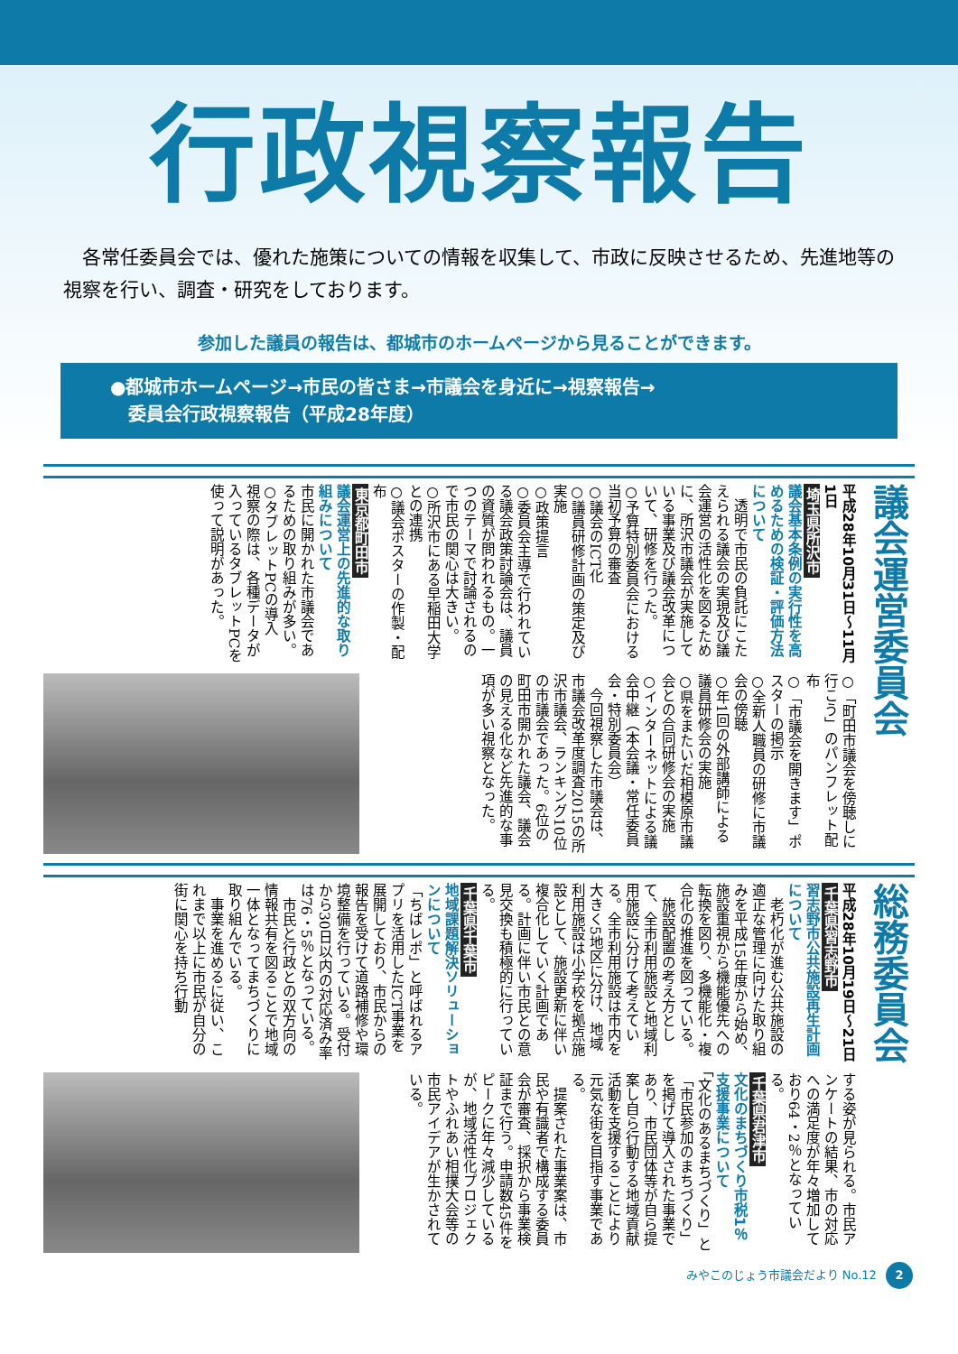行政視察報告
各常任委員会では、優れた施策についての情報を収集して、市政に反映させるため、先進地等の視察を行い、調査・研究をしております。
参加した議員の報告は、都城市のホームページから見ることができます。
●都城市ホームページ→市民の皆さま→市議会を身近に→視察報告→
　委員会行政視察報告（平成28年度）
議会運営委員会
平成28年10月31日～11月1日
埼玉県所沢市
議会基本条例の実行性を高めるための検証・評価方法について
　透明で市民の負託にこたえられる議会の実現及び議会運営の活性化を図るために、所沢市議会が実施している事業及び議会改革について、研修を行った。
○予算特別委員会における当初予算の審査
○議会のICT化
○議員研修計画の策定及び実施
○政策提言
○委員会主導で行われている議会政策討論会は、議員の資質が問われるもの。一つのテーマで討論されるので市民の関心は大きい。
○所沢市にある早稲田大学との連携
○議会ポスターの作製・配布
東京都町田市
議会運営上の先進的な取り組みについて
市民に開かれた市議会であるための取り組みが多い。
○タブレットPCの導入
視察の際は、各種データが入っているタブレットPCを使って説明があった。
○「町田市議会を傍聴しに行こう」のパンフレット配布
○「市議会を開きます」ポスターの掲示
○全新人職員の研修に市議会の傍聴
○年1回の外部講師による議員研修会の実施
○県をまたいだ相模原市議会との合同研修会の実施
○インターネットによる議会中継（本会議・常任委員会・特別委員会）
　今回視察した市議会は、市議会改革度調査2015の所沢市議会、ランキング10位の市議会であった。6位の町田市開かれた議会、議会の見える化など先進的な事項が多い視察となった。
総務委員会
平成28年10月19日～21日
千葉県習志野市
習志野市公共施設再生計画について
　老朽化が進む公共施設の適正な管理に向けた取り組みを平成15年度から始め、施設重視から機能優先への転換を図り、多機能化・複合化の推進を図っている。
　施設配置の考え方として、全市利用施設と地域利用施設に分けて考えている。全市利用施設は市内を大きく5地区に分け、地域利用施設は小学校を拠点施設として、施設更新に伴い複合化していく計画である。計画に伴い市民との意見交換も積極的に行っている。
千葉県千葉市
地域課題解決ソリューションについて
「ちばレポ」と呼ばれるアプリを活用したICT事業を展開しており、市民からの報告を受けて道路補修や環境整備を行っている。受付から30日以内の対応済み率は76・5％となっている。
　市民と行政との双方向の情報共有を図ることで地域一体となってまちづくりに取り組んでいる。
　事業を進めるに従い、これまで以上に市民が自分の街に関心を持ち行動
する姿が見られる。市民アンケートの結果、市の対応への満足度が年々増加しており64・2％となっている。
千葉県君津市
文化のまちづくり市税1％支援事業について
「文化のあるまちづくり」と「市民参加のまちづくり」を掲げて導入された事業であり、市民団体等が自ら提案し自ら行動する地域貢献活動を支援することにより元気な街を目指す事業である。
　提案された事業案は、市民や有識者で構成する委員会が審査、採択から事業検証まで行う。申請数45件をピークに年々減少しているが、地域活性化プロジェクトやふれあい相撲大会等の市民アイデアが生かされている。
みやこのじょう市議会だより No.12 2